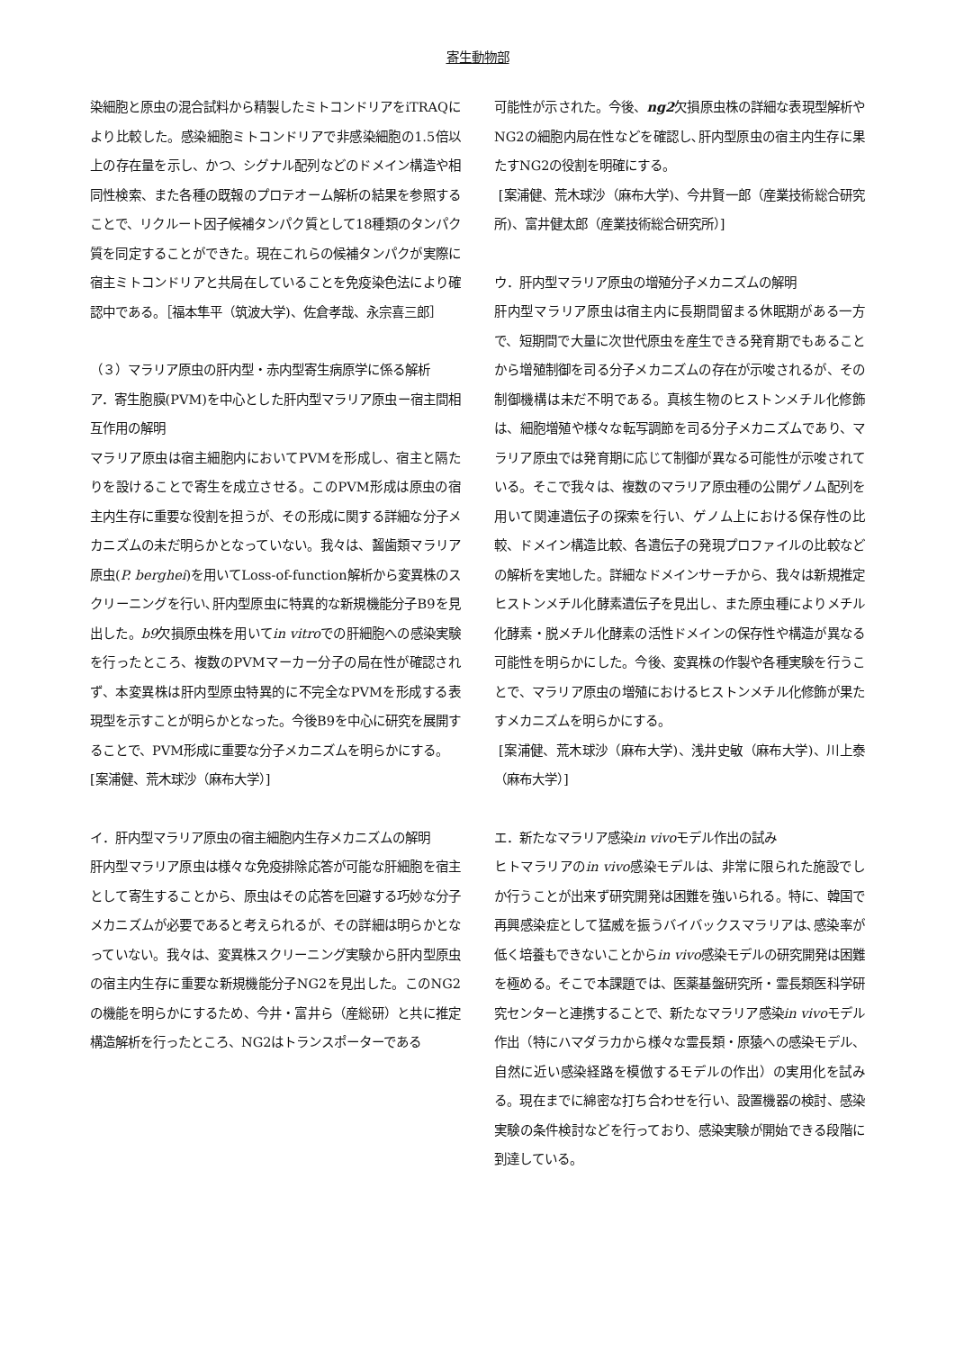寄生動物部
染細胞と原虫の混合試料から精製したミトコンドリアをiTRAQにより比較した。感染細胞ミトコンドリアで非感染細胞の1.5倍以上の存在量を示し、かつ、シグナル配列などのドメイン構造や相同性検索、また各種の既報のプロテオーム解析の結果を参照することで、リクルート因子候補タンパク質として18種類のタンパク質を同定することができた。現在これらの候補タンパクが実際に宿主ミトコンドリアと共局在していることを免疫染色法により確認中である。［福本隼平（筑波大学)、佐倉孝哉、永宗喜三郎］
（３）マラリア原虫の肝内型・赤内型寄生病原学に係る解析
ア．寄生胞膜(PVM)を中心とした肝内型マラリア原虫ー宿主間相互作用の解明
マラリア原虫は宿主細胞内においてPVMを形成し、宿主と隔たりを設けることで寄生を成立させる。このPVM形成は原虫の宿主内生存に重要な役割を担うが、その形成に関する詳細な分子メカニズムの未だ明らかとなっていない。我々は、齧歯類マラリア原虫(P. berghei)を用いてLoss-of-function解析から変異株のスクリーニングを行い､肝内型原虫に特異的な新規機能分子B9を見出した。b9欠損原虫株を用いてin vitroでの肝細胞への感染実験を行ったところ、複数のPVMマーカー分子の局在性が確認されず、本変異株は肝内型原虫特異的に不完全なPVMを形成する表現型を示すことが明らかとなった。今後B9を中心に研究を展開することで、PVM形成に重要な分子メカニズムを明らかにする。
[案浦健、荒木球沙（麻布大学）]
イ．肝内型マラリア原虫の宿主細胞内生存メカニズムの解明
肝内型マラリア原虫は様々な免疫排除応答が可能な肝細胞を宿主として寄生することから、原虫はその応答を回避する巧妙な分子メカニズムが必要であると考えられるが、その詳細は明らかとなっていない。我々は、変異株スクリーニング実験から肝内型原虫の宿主内生存に重要な新規機能分子NG2を見出した。このNG2の機能を明らかにするため、今井・富井ら（産総研）と共に推定構造解析を行ったところ、NG2はトランスポーターである
可能性が示された。今後、ng2欠損原虫株の詳細な表現型解析やNG2の細胞内局在性などを確認し､肝内型原虫の宿主内生存に果たすNG2の役割を明確にする。
[案浦健、荒木球沙（麻布大学)、今井賢一郎（産業技術総合研究所)、富井健太郎（産業技術総合研究所）]
ウ．肝内型マラリア原虫の増殖分子メカニズムの解明
肝内型マラリア原虫は宿主内に長期間留まる休眠期がある一方で、短期間で大量に次世代原虫を産生できる発育期でもあることから増殖制御を司る分子メカニズムの存在が示唆されるが、その制御機構は未だ不明である。真核生物のヒストンメチル化修飾は、細胞増殖や様々な転写調節を司る分子メカニズムであり、マラリア原虫では発育期に応じて制御が異なる可能性が示唆されている。そこで我々は、複数のマラリア原虫種の公開ゲノム配列を用いて関連遺伝子の探索を行い、ゲノム上における保存性の比較、ドメイン構造比較、各遺伝子の発現プロファイルの比較などの解析を実地した。詳細なドメインサーチから、我々は新規推定ヒストンメチル化酵素遺伝子を見出し、また原虫種によりメチル化酵素・脱メチル化酵素の活性ドメインの保存性や構造が異なる可能性を明らかにした。今後、変異株の作製や各種実験を行うことで、マラリア原虫の増殖におけるヒストンメチル化修飾が果たすメカニズムを明らかにする。
[案浦健、荒木球沙（麻布大学)、浅井史敏（麻布大学)、川上泰（麻布大学）]
エ．新たなマラリア感染in vivoモデル作出の試み
ヒトマラリアのin vivo感染モデルは、非常に限られた施設でしか行うことが出来ず研究開発は困難を強いられる。特に、韓国で再興感染症として猛威を振うバイバックスマラリアは､感染率が低く培養もできないことからin vivo感染モデルの研究開発は困難を極める。そこで本課題では、医薬基盤研究所・霊長類医科学研究センターと連携することで、新たなマラリア感染in vivoモデル作出（特にハマダラカから様々な霊長類・原猿への感染モデル、自然に近い感染経路を模倣するモデルの作出）の実用化を試みる。現在までに綿密な打ち合わせを行い、設置機器の検討、感染実験の条件検討などを行っており、感染実験が開始できる段階に到達している。